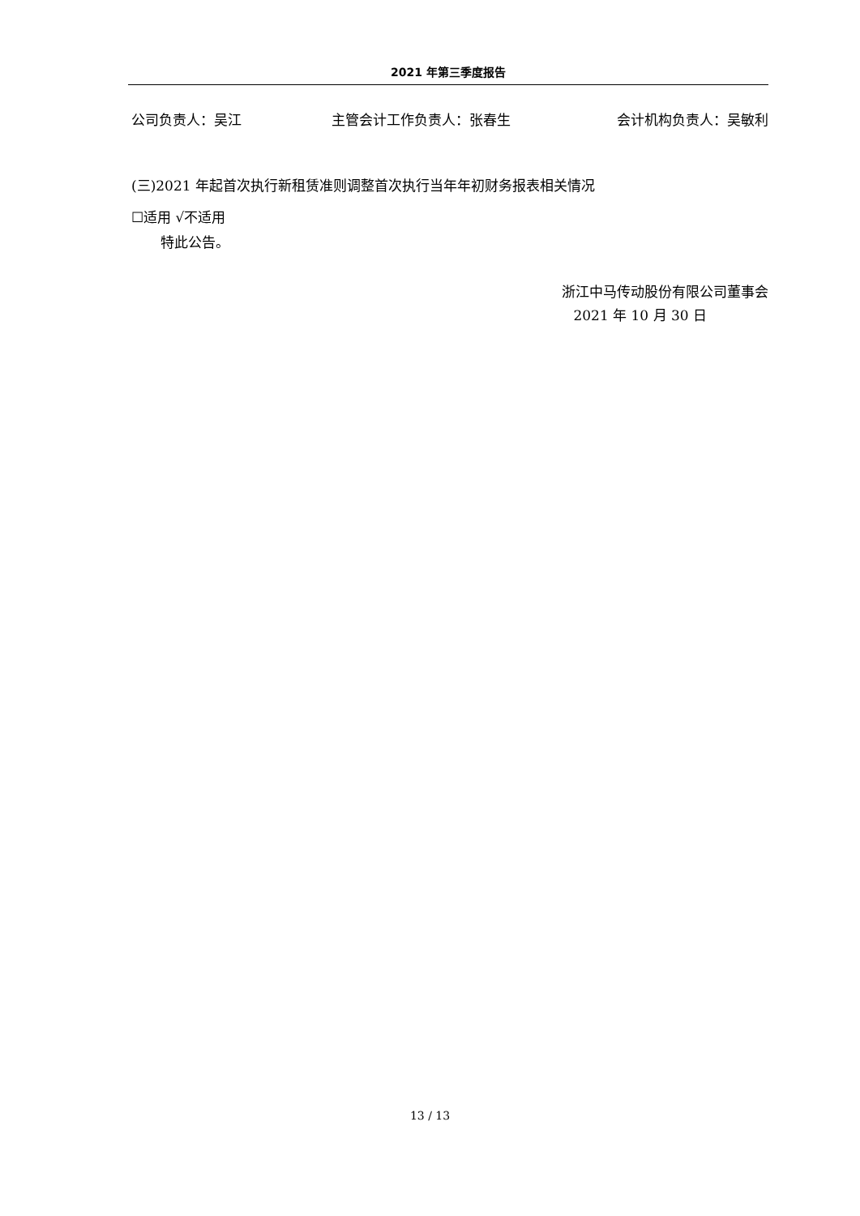2021 年第三季度报告
公司负责人：吴江 主管会计工作负责人：张春生 会计机构负责人：吴敏利
(三)2021 年起首次执行新租赁准则调整首次执行当年年初财务报表相关情况
☐适用 √不适用
特此公告。
浙江中马传动股份有限公司董事会
2021 年 10 月 30 日
13 / 13